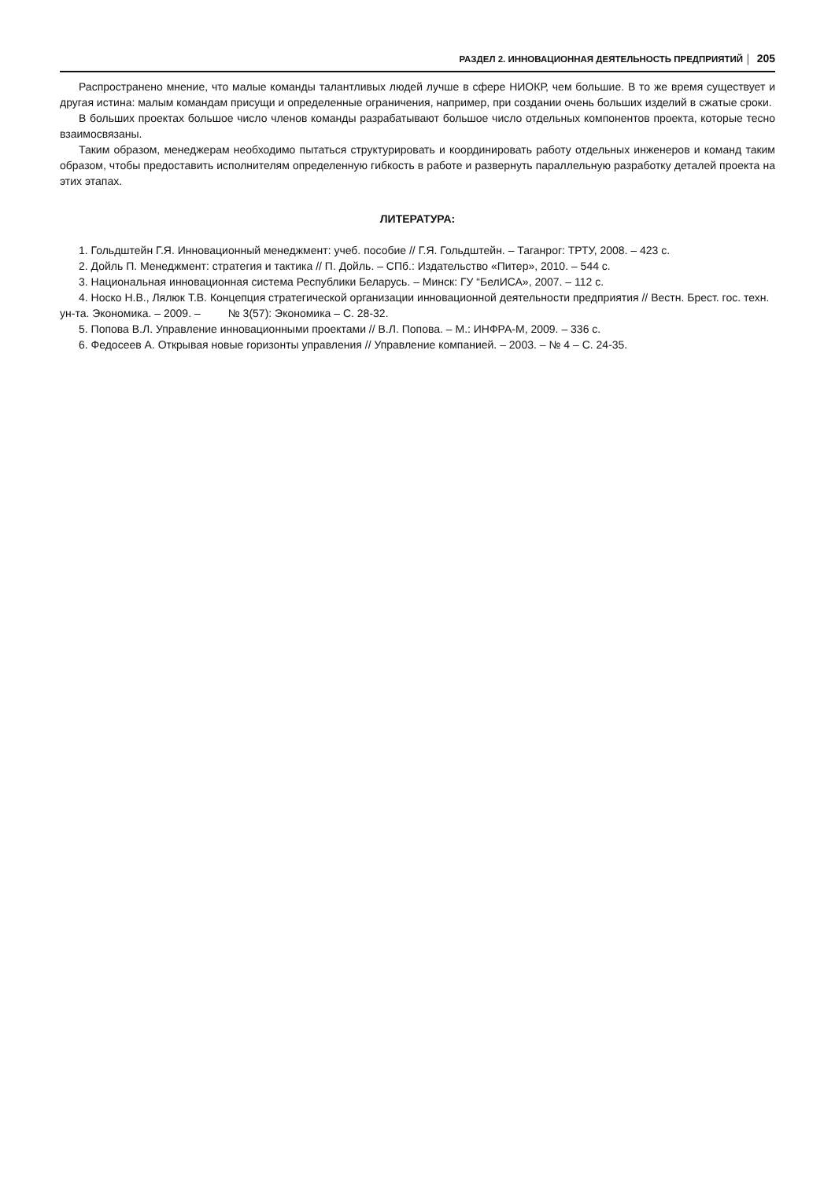РАЗДЕЛ 2. ИННОВАЦИОННАЯ ДЕЯТЕЛЬНОСТЬ ПРЕДПРИЯТИЙ │ 205
Распространено мнение, что малые команды талантливых людей лучше в сфере НИОКР, чем большие. В то же время существует и другая истина: малым командам присущи и определенные ограничения, например, при создании очень больших изделий в сжатые сроки.
В больших проектах большое число членов команды разрабатывают большое число отдельных компонентов проекта, которые тесно взаимосвязаны.
Таким образом, менеджерам необходимо пытаться структурировать и координировать работу отдельных инженеров и команд таким образом, чтобы предоставить исполнителям определенную гибкость в работе и развернуть параллельную разработку деталей проекта на этих этапах.
ЛИТЕРАТУРА:
1. Гольдштейн Г.Я. Инновационный менеджмент: учеб. пособие // Г.Я. Гольдштейн. – Таганрог: ТРТУ, 2008. – 423 с.
2. Дойль П. Менеджмент: стратегия и тактика // П. Дойль. – СПб.: Издательство «Питер», 2010. – 544 с.
3. Национальная инновационная система Республики Беларусь. – Минск: ГУ “БелИСА», 2007. – 112 с.
4. Носко Н.В., Лялюк Т.В. Концепция стратегической организации инновационной деятельности предприятия // Вестн. Брест. гос. техн. ун-та. Экономика. – 2009. – № 3(57): Экономика – С. 28-32.
5. Попова В.Л. Управление инновационными проектами // В.Л. Попова. – М.: ИНФРА-М, 2009. – 336 с.
6. Федосеев А. Открывая новые горизонты управления // Управление компанией. – 2003. – № 4 – С. 24-35.